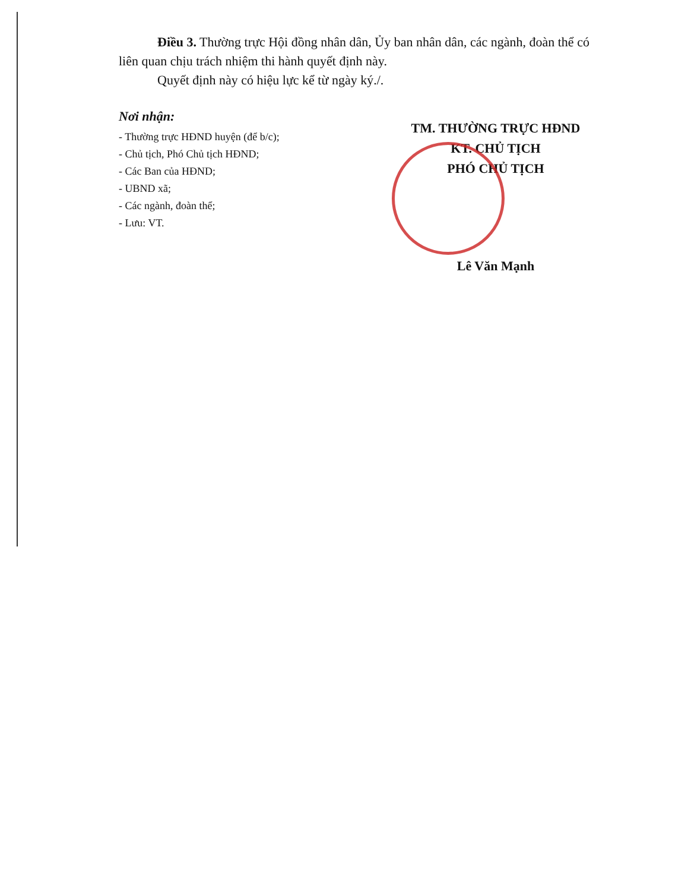Điều 3. Thường trực Hội đồng nhân dân, Ủy ban nhân dân, các ngành, đoàn thể có liên quan chịu trách nhiệm thi hành quyết định này.
Quyết định này có hiệu lực kể từ ngày ký./.
Nơi nhận:
- Thường trực HĐND huyện (để b/c);
- Chủ tịch, Phó Chủ tịch HĐND;
- Các Ban của HĐND;
- UBND xã;
- Các ngành, đoàn thể;
- Lưu: VT.
TM. THƯỜNG TRỰC HĐND
KT. CHỦ TỊCH
PHÓ CHỦ TỊCH
Lê Văn Mạnh